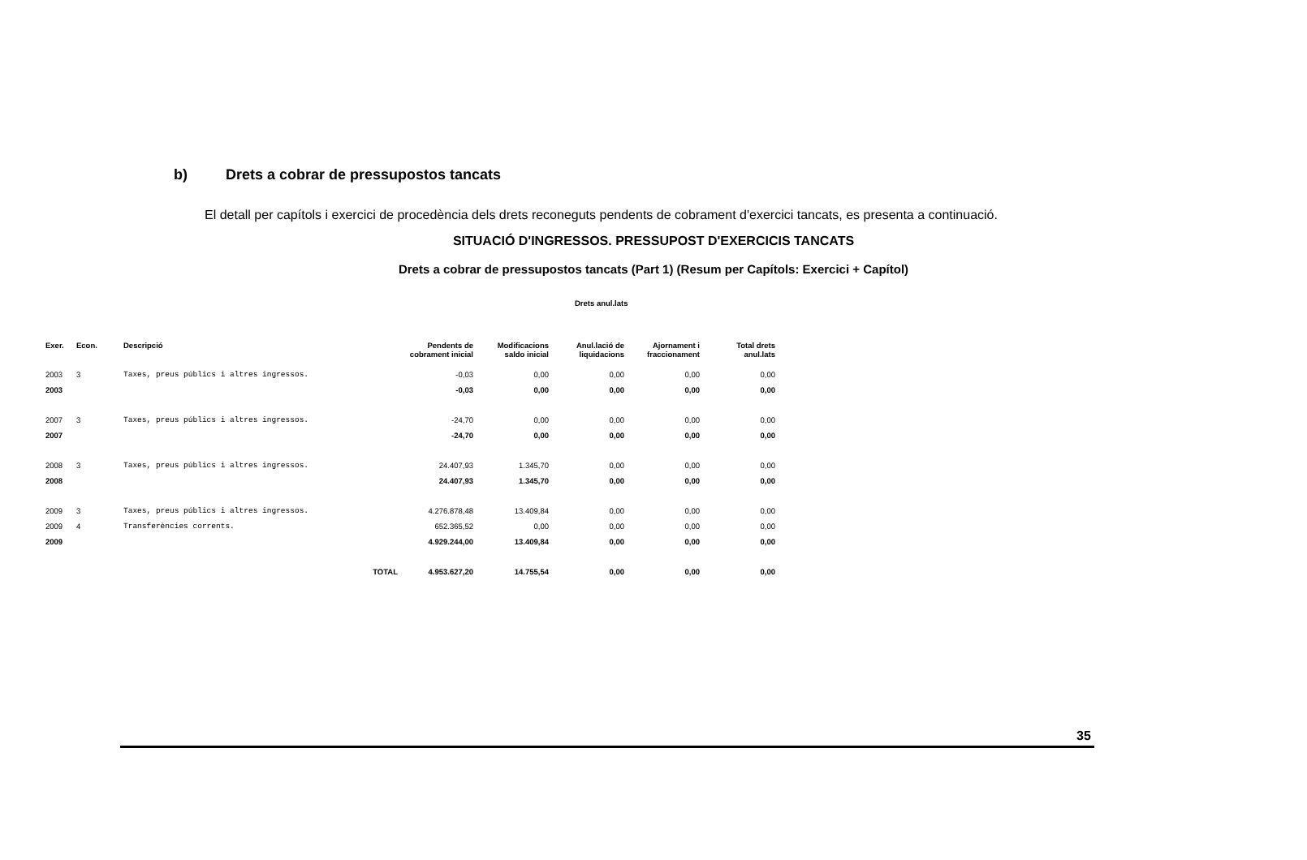b) Drets a cobrar de pressupostos tancats
El detall per capítols i exercici de procedència dels drets reconeguts pendents de cobrament d'exercici tancats, es presenta a continuació.
SITUACIÓ D'INGRESSOS. PRESSUPOST D'EXERCICIS TANCATS
Drets a cobrar de pressupostos tancats (Part 1) (Resum per Capítols: Exercici + Capítol)
Drets anul.lats
| Exer. | Econ. | Descripció | | Pendents de cobrament inicial | Modificacions saldo inicial | Anul.lació de liquidacions | Ajornament i fraccionament | Total drets anul.lats |
| --- | --- | --- | --- | --- | --- | --- | --- | --- |
| 2003 | 3 | Taxes, preus públics i altres ingressos. | | -0,03 | 0,00 | 0,00 | 0,00 | 0,00 |
| 2003 | | | | -0,03 | 0,00 | 0,00 | 0,00 | 0,00 |
| 2007 | 3 | Taxes, preus públics i altres ingressos. | | -24,70 | 0,00 | 0,00 | 0,00 | 0,00 |
| 2007 | | | | -24,70 | 0,00 | 0,00 | 0,00 | 0,00 |
| 2008 | 3 | Taxes, preus públics i altres ingressos. | | 24.407,93 | 1.345,70 | 0,00 | 0,00 | 0,00 |
| 2008 | | | | 24.407,93 | 1.345,70 | 0,00 | 0,00 | 0,00 |
| 2009 | 3 | Taxes, preus públics i altres ingressos. | | 4.276.878,48 | 13.409,84 | 0,00 | 0,00 | 0,00 |
| 2009 | 4 | Transferències corrents. | | 652.365,52 | 0,00 | 0,00 | 0,00 | 0,00 |
| 2009 | | | | 4.929.244,00 | 13.409,84 | 0,00 | 0,00 | 0,00 |
| | | | TOTAL | 4.953.627,20 | 14.755,54 | 0,00 | 0,00 | 0,00 |
35